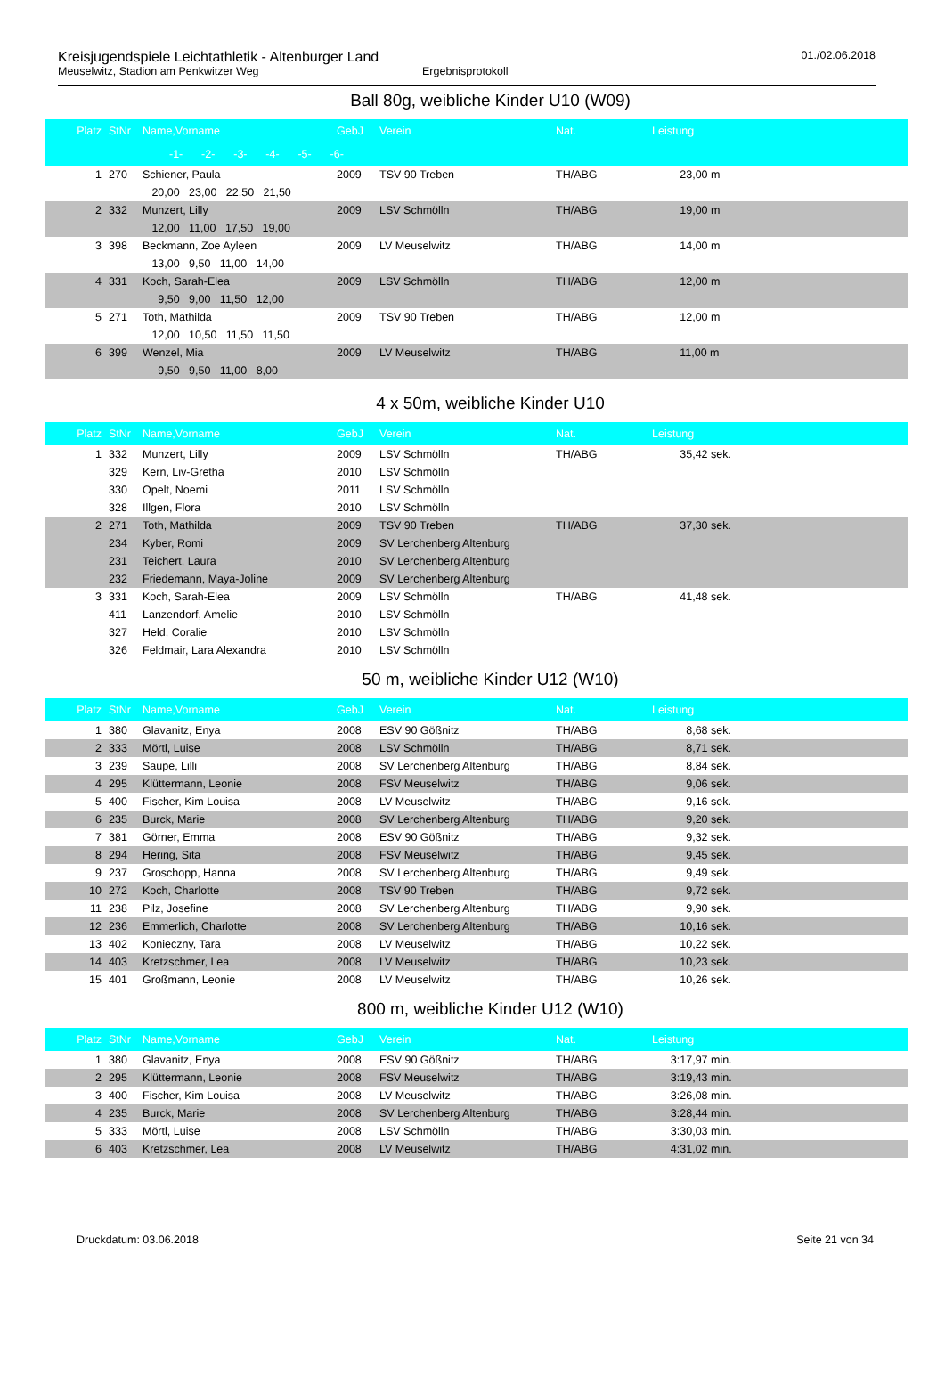Kreisjugendspiele Leichtathletik - Altenburger Land
Meuselwitz, Stadion am Penkwitzer Weg Ergebnisprotokoll
01./02.06.2018
Ball 80g, weibliche Kinder U10 (W09)
| Platz | StNr | Name,Vorname | GebJ | Verein | Nat. | Leistung |
| --- | --- | --- | --- | --- | --- | --- |
| -1- -2- -3- -4- -5- -6- | | | | | | |
| 1 | 270 | Schiener, Paula | 2009 | TSV 90 Treben | TH/ABG | 23,00 m |
| | | 20,00 23,00 22,50 21,50 | | | | |
| 2 | 332 | Munzert, Lilly | 2009 | LSV Schmölln | TH/ABG | 19,00 m |
| | | 12,00 11,00 17,50 19,00 | | | | |
| 3 | 398 | Beckmann, Zoe Ayleen | 2009 | LV Meuselwitz | TH/ABG | 14,00 m |
| | | 13,00 9,50 11,00 14,00 | | | | |
| 4 | 331 | Koch, Sarah-Elea | 2009 | LSV Schmölln | TH/ABG | 12,00 m |
| | | 9,50 9,00 11,50 12,00 | | | | |
| 5 | 271 | Toth, Mathilda | 2009 | TSV 90 Treben | TH/ABG | 12,00 m |
| | | 12,00 10,50 11,50 11,50 | | | | |
| 6 | 399 | Wenzel, Mia | 2009 | LV Meuselwitz | TH/ABG | 11,00 m |
| | | 9,50 9,50 11,00 8,00 | | | | |
4 x 50m, weibliche Kinder U10
| Platz | StNr | Name,Vorname | GebJ | Verein | Nat. | Leistung |
| --- | --- | --- | --- | --- | --- | --- |
| 1 | 332 | Munzert, Lilly | 2009 | LSV Schmölln | TH/ABG | 35,42 sek. |
| | 329 | Kern, Liv-Gretha | 2010 | LSV Schmölln | | |
| | 330 | Opelt, Noemi | 2011 | LSV Schmölln | | |
| | 328 | Illgen, Flora | 2010 | LSV Schmölln | | |
| 2 | 271 | Toth, Mathilda | 2009 | TSV 90 Treben | TH/ABG | 37,30 sek. |
| | 234 | Kyber, Romi | 2009 | SV Lerchenberg Altenburg | | |
| | 231 | Teichert, Laura | 2010 | SV Lerchenberg Altenburg | | |
| | 232 | Friedemann, Maya-Joline | 2009 | SV Lerchenberg Altenburg | | |
| 3 | 331 | Koch, Sarah-Elea | 2009 | LSV Schmölln | TH/ABG | 41,48 sek. |
| | 411 | Lanzendorf, Amelie | 2010 | LSV Schmölln | | |
| | 327 | Held, Coralie | 2010 | LSV Schmölln | | |
| | 326 | Feldmair, Lara Alexandra | 2010 | LSV Schmölln | | |
50 m, weibliche Kinder U12 (W10)
| Platz | StNr | Name,Vorname | GebJ | Verein | Nat. | Leistung |
| --- | --- | --- | --- | --- | --- | --- |
| 1 | 380 | Glavanitz, Enya | 2008 | ESV 90 Gößnitz | TH/ABG | 8,68 sek. |
| 2 | 333 | Mörtl, Luise | 2008 | LSV Schmölln | TH/ABG | 8,71 sek. |
| 3 | 239 | Saupe, Lilli | 2008 | SV Lerchenberg Altenburg | TH/ABG | 8,84 sek. |
| 4 | 295 | Klüttermann, Leonie | 2008 | FSV Meuselwitz | TH/ABG | 9,06 sek. |
| 5 | 400 | Fischer, Kim Louisa | 2008 | LV Meuselwitz | TH/ABG | 9,16 sek. |
| 6 | 235 | Burck, Marie | 2008 | SV Lerchenberg Altenburg | TH/ABG | 9,20 sek. |
| 7 | 381 | Görner, Emma | 2008 | ESV 90 Gößnitz | TH/ABG | 9,32 sek. |
| 8 | 294 | Hering, Sita | 2008 | FSV Meuselwitz | TH/ABG | 9,45 sek. |
| 9 | 237 | Groschopp, Hanna | 2008 | SV Lerchenberg Altenburg | TH/ABG | 9,49 sek. |
| 10 | 272 | Koch, Charlotte | 2008 | TSV 90 Treben | TH/ABG | 9,72 sek. |
| 11 | 238 | Pilz, Josefine | 2008 | SV Lerchenberg Altenburg | TH/ABG | 9,90 sek. |
| 12 | 236 | Emmerlich, Charlotte | 2008 | SV Lerchenberg Altenburg | TH/ABG | 10,16 sek. |
| 13 | 402 | Konieczny, Tara | 2008 | LV Meuselwitz | TH/ABG | 10,22 sek. |
| 14 | 403 | Kretzschmer, Lea | 2008 | LV Meuselwitz | TH/ABG | 10,23 sek. |
| 15 | 401 | Großmann, Leonie | 2008 | LV Meuselwitz | TH/ABG | 10,26 sek. |
800 m, weibliche Kinder U12 (W10)
| Platz | StNr | Name,Vorname | GebJ | Verein | Nat. | Leistung |
| --- | --- | --- | --- | --- | --- | --- |
| 1 | 380 | Glavanitz, Enya | 2008 | ESV 90 Gößnitz | TH/ABG | 3:17,97 min. |
| 2 | 295 | Klüttermann, Leonie | 2008 | FSV Meuselwitz | TH/ABG | 3:19,43 min. |
| 3 | 400 | Fischer, Kim Louisa | 2008 | LV Meuselwitz | TH/ABG | 3:26,08 min. |
| 4 | 235 | Burck, Marie | 2008 | SV Lerchenberg Altenburg | TH/ABG | 3:28,44 min. |
| 5 | 333 | Mörtl, Luise | 2008 | LSV Schmölln | TH/ABG | 3:30,03 min. |
| 6 | 403 | Kretzschmer, Lea | 2008 | LV Meuselwitz | TH/ABG | 4:31,02 min. |
Druckdatum: 03.06.2018 Seite 21 von 34